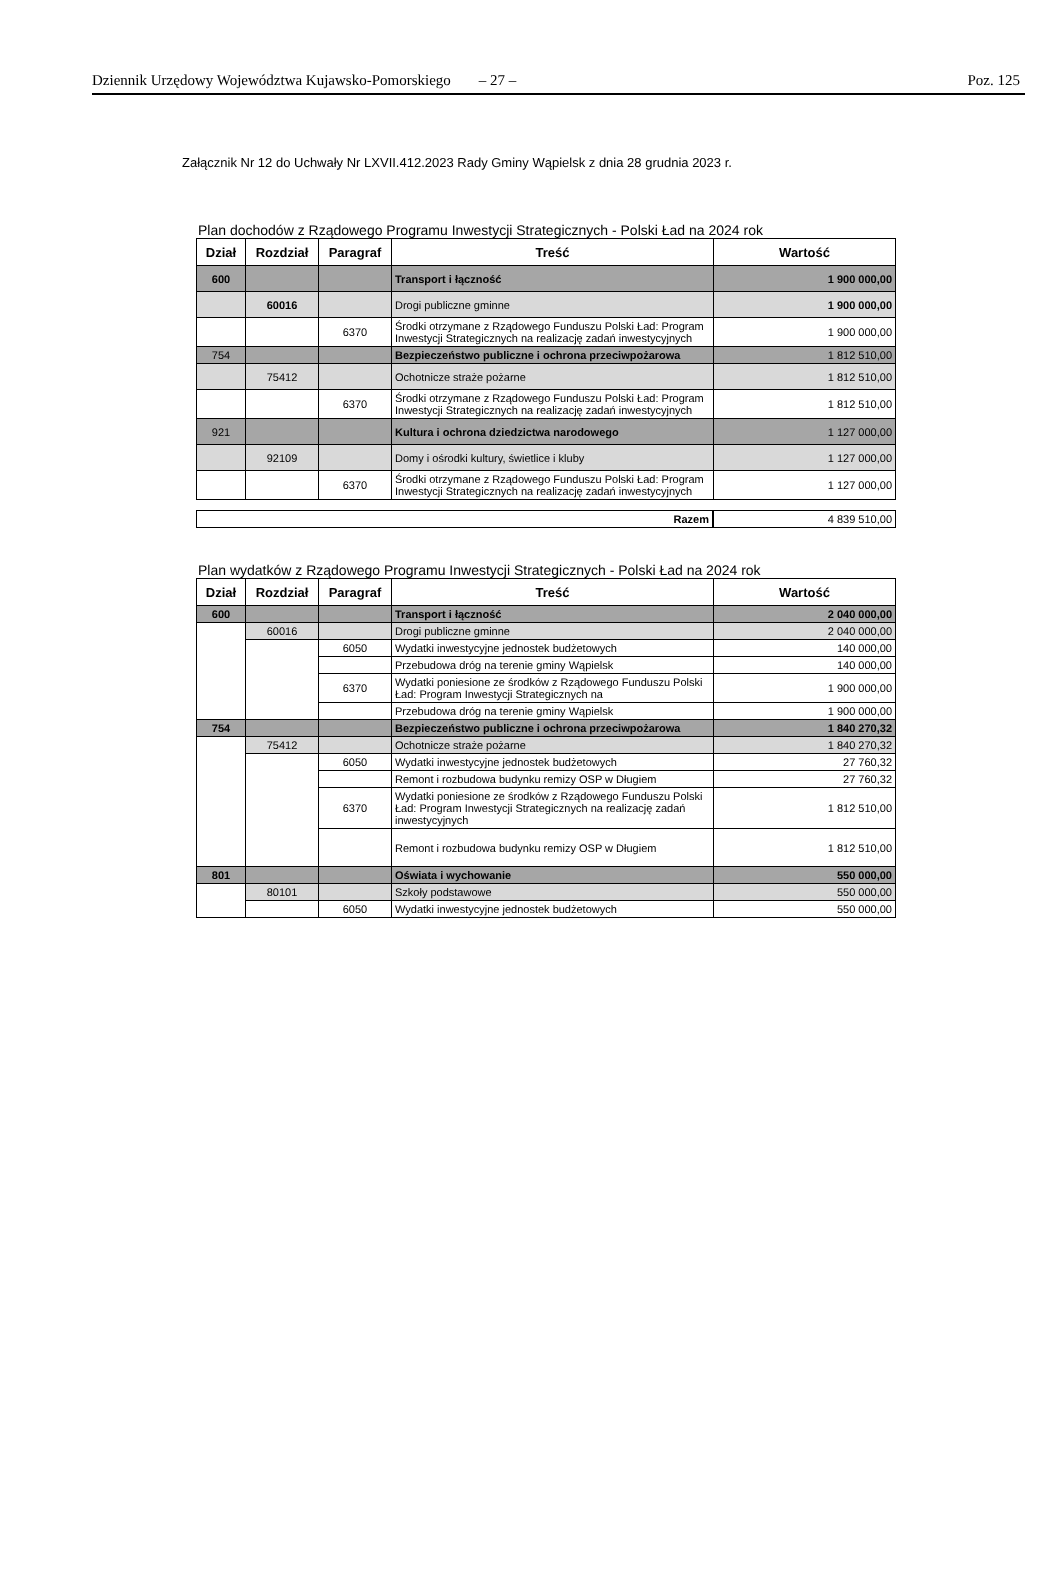Dziennik Urzędowy Województwa Kujawsko-Pomorskiego – 27 – Poz. 125
Załącznik Nr 12 do Uchwały Nr LXVII.412.2023 Rady Gminy Wąpielsk z dnia 28 grudnia 2023 r.
Plan dochodów z Rządowego Programu Inwestycji Strategicznych - Polski Ład na 2024 rok
| Dział | Rozdział | Paragraf | Treść | Wartość |
| --- | --- | --- | --- | --- |
| 600 | | | Transport i łączność | 1 900 000,00 |
| | 60016 | | Drogi publiczne gminne | 1 900 000,00 |
| | | 6370 | Środki otrzymane z Rządowego Funduszu Polski Ład: Program Inwestycji Strategicznych na realizację zadań inwestycyjnych | 1 900 000,00 |
| 754 | | | Bezpieczeństwo publiczne i ochrona przeciwpożarowa | 1 812 510,00 |
| | 75412 | | Ochotnicze straże pożarne | 1 812 510,00 |
| | | 6370 | Środki otrzymane z Rządowego Funduszu Polski Ład: Program Inwestycji Strategicznych na realizację zadań inwestycyjnych | 1 812 510,00 |
| 921 | | | Kultura i ochrona dziedzictwa narodowego | 1 127 000,00 |
| | 92109 | | Domy i ośrodki kultury, świetlice i kluby | 1 127 000,00 |
| | | 6370 | Środki otrzymane z Rządowego Funduszu Polski Ład: Program Inwestycji Strategicznych na realizację zadań inwestycyjnych | 1 127 000,00 |
| Razem | 4 839 510,00 |
Plan wydatków z Rządowego Programu Inwestycji Strategicznych - Polski Ład na 2024 rok
| Dział | Rozdział | Paragraf | Treść | Wartość |
| --- | --- | --- | --- | --- |
| 600 | | | Transport i łączność | 2 040 000,00 |
| | 60016 | | Drogi publiczne gminne | 2 040 000,00 |
| | | 6050 | Wydatki inwestycyjne jednostek budżetowych | 140 000,00 |
| | | | Przebudowa dróg na terenie gminy Wąpielsk | 140 000,00 |
| | | 6370 | Wydatki poniesione ze środków z Rządowego Funduszu Polski Ład: Program Inwestycji Strategicznych na | 1 900 000,00 |
| | | | Przebudowa dróg na terenie gminy Wąpielsk | 1 900 000,00 |
| 754 | | | Bezpieczeństwo publiczne i ochrona przeciwpożarowa | 1 840 270,32 |
| | 75412 | | Ochotnicze straże pożarne | 1 840 270,32 |
| | | 6050 | Wydatki inwestycyjne jednostek budżetowych | 27 760,32 |
| | | | Remont i rozbudowa budynku remizy OSP w Długiem | 27 760,32 |
| | | 6370 | Wydatki poniesione ze środków z Rządowego Funduszu Polski Ład: Program Inwestycji Strategicznych na realizację zadań inwestycyjnych | 1 812 510,00 |
| | | | Remont i rozbudowa budynku remizy OSP w Długiem | 1 812 510,00 |
| 801 | | | Oświata i wychowanie | 550 000,00 |
| | 80101 | | Szkoły podstawowe | 550 000,00 |
| | | 6050 | Wydatki inwestycyjne jednostek budżetowych | 550 000,00 |